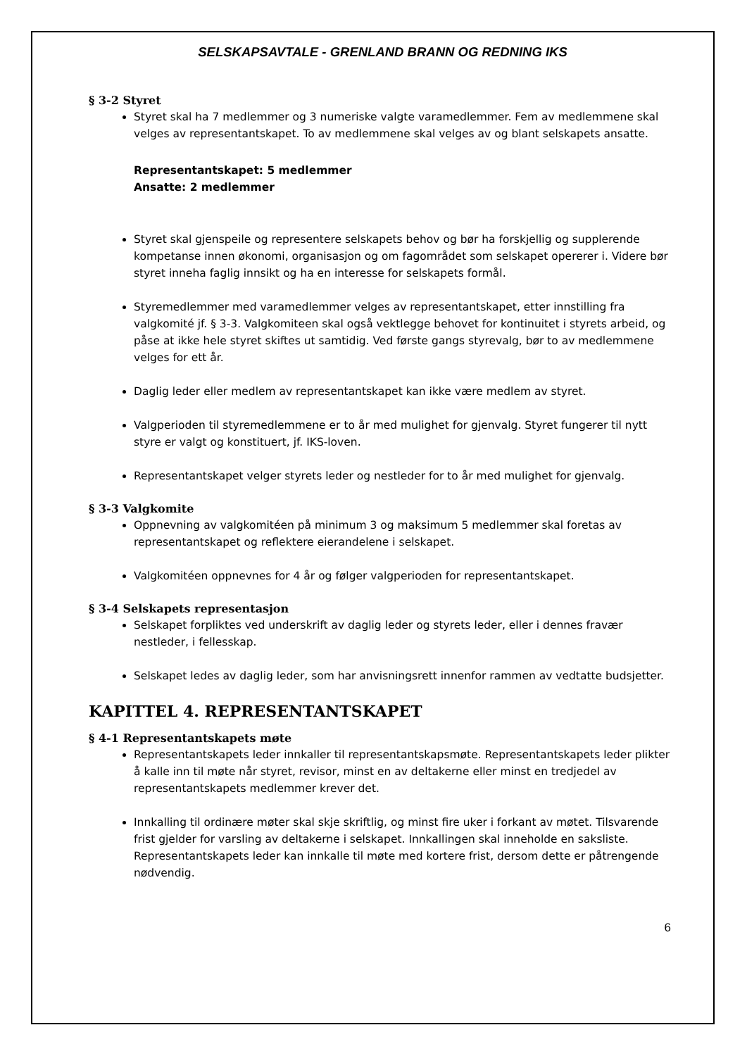SELSKAPSAVTALE - GRENLAND BRANN OG REDNING IKS
§ 3-2 Styret
Styret skal ha 7 medlemmer og 3 numeriske valgte varamedlemmer. Fem av medlemmene skal velges av representantskapet. To av medlemmene skal velges av og blant selskapets ansatte.
Representantskapet: 5 medlemmer
Ansatte: 2 medlemmer
Styret skal gjenspeile og representere selskapets behov og bør ha forskjellig og supplerende kompetanse innen økonomi, organisasjon og om fagområdet som selskapet opererer i. Videre bør styret inneha faglig innsikt og ha en interesse for selskapets formål.
Styremedlemmer med varamedlemmer velges av representantskapet, etter innstilling fra valgkomité jf. § 3-3. Valgkomiteen skal også vektlegge behovet for kontinuitet i styrets arbeid, og påse at ikke hele styret skiftes ut samtidig. Ved første gangs styrevalg, bør to av medlemmene velges for ett år.
Daglig leder eller medlem av representantskapet kan ikke være medlem av styret.
Valgperioden til styremedlemmene er to år med mulighet for gjenvalg. Styret fungerer til nytt styre er valgt og konstituert, jf. IKS-loven.
Representantskapet velger styrets leder og nestleder for to år med mulighet for gjenvalg.
§ 3-3 Valgkomite
Oppnevning av valgkomitéen på minimum 3 og maksimum 5 medlemmer skal foretas av representantskapet og reflektere eierandelene i selskapet.
Valgkomitéen oppnevnes for 4 år og følger valgperioden for representantskapet.
§ 3-4 Selskapets representasjon
Selskapet forpliktes ved underskrift av daglig leder og styrets leder, eller i dennes fravær nestleder, i fellesskap.
Selskapet ledes av daglig leder, som har anvisningsrett innenfor rammen av vedtatte budsjetter.
KAPITTEL 4. REPRESENTANTSKAPET
§ 4-1 Representantskapets møte
Representantskapets leder innkaller til representantskapsmøte. Representantskapets leder plikter å kalle inn til møte når styret, revisor, minst en av deltakerne eller minst en tredjedel av representantskapets medlemmer krever det.
Innkalling til ordinære møter skal skje skriftlig, og minst fire uker i forkant av møtet. Tilsvarende frist gjelder for varsling av deltakerne i selskapet. Innkallingen skal inneholde en saksliste. Representantskapets leder kan innkalle til møte med kortere frist, dersom dette er påtrengende nødvendig.
6